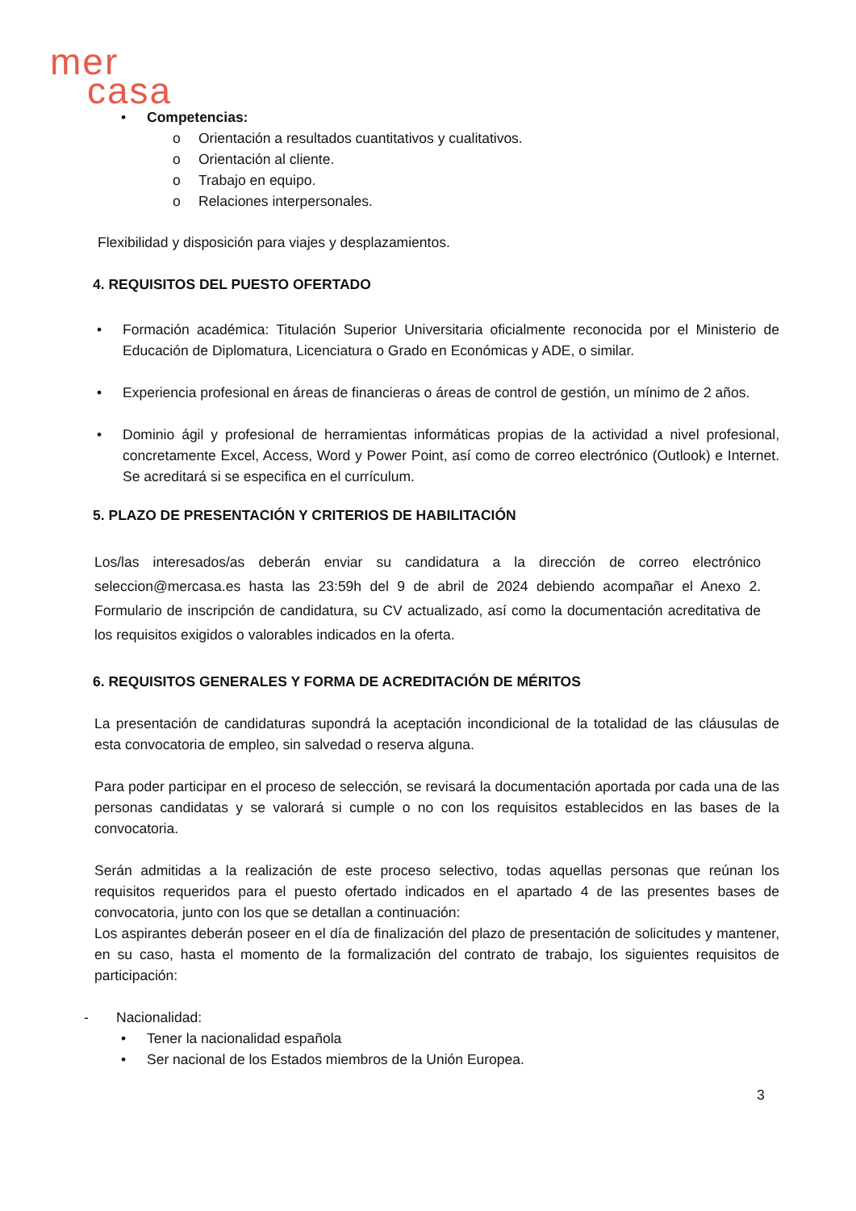mer
casa
• Competencias:
o Orientación a resultados cuantitativos y cualitativos.
o Orientación al cliente.
o Trabajo en equipo.
o Relaciones interpersonales.
Flexibilidad y disposición para viajes y desplazamientos.
4. REQUISITOS DEL PUESTO OFERTADO
• Formación académica: Titulación Superior Universitaria oficialmente reconocida por el Ministerio de Educación de Diplomatura, Licenciatura o Grado en Económicas y ADE, o similar.
• Experiencia profesional en áreas de financieras o áreas de control de gestión, un mínimo de 2 años.
• Dominio ágil y profesional de herramientas informáticas propias de la actividad a nivel profesional, concretamente Excel, Access, Word y Power Point, así como de correo electrónico (Outlook) e Internet. Se acreditará si se especifica en el currículum.
5. PLAZO DE PRESENTACIÓN Y CRITERIOS DE HABILITACIÓN
Los/las interesados/as deberán enviar su candidatura a la dirección de correo electrónico seleccion@mercasa.es hasta las 23:59h del 9 de abril de 2024 debiendo acompañar el Anexo 2. Formulario de inscripción de candidatura, su CV actualizado, así como la documentación acreditativa de los requisitos exigidos o valorables indicados en la oferta.
6. REQUISITOS GENERALES Y FORMA DE ACREDITACIÓN DE MÉRITOS
La presentación de candidaturas supondrá la aceptación incondicional de la totalidad de las cláusulas de esta convocatoria de empleo, sin salvedad o reserva alguna.
Para poder participar en el proceso de selección, se revisará la documentación aportada por cada una de las personas candidatas y se valorará si cumple o no con los requisitos establecidos en las bases de la convocatoria.
Serán admitidas a la realización de este proceso selectivo, todas aquellas personas que reúnan los requisitos requeridos para el puesto ofertado indicados en el apartado 4 de las presentes bases de convocatoria, junto con los que se detallan a continuación:
Los aspirantes deberán poseer en el día de finalización del plazo de presentación de solicitudes y mantener, en su caso, hasta el momento de la formalización del contrato de trabajo, los siguientes requisitos de participación:
- Nacionalidad:
• Tener la nacionalidad española
• Ser nacional de los Estados miembros de la Unión Europea.
3